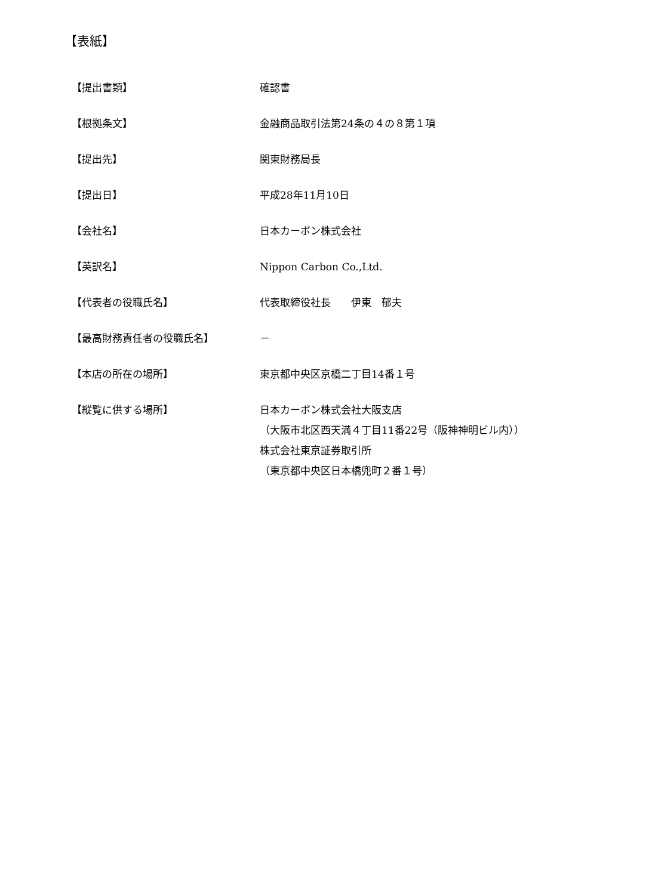【表紙】
【提出書類】 確認書
【根拠条文】 金融商品取引法第24条の４の８第１項
【提出先】 関東財務局長
【提出日】 平成28年11月10日
【会社名】 日本カーボン株式会社
【英訳名】 Nippon Carbon Co.,Ltd.
【代表者の役職氏名】 代表取締役社長　　伊東　郁夫
【最高財務責任者の役職氏名】 －
【本店の所在の場所】 東京都中央区京橋二丁目14番１号
【縦覧に供する場所】 日本カーボン株式会社大阪支店
（大阪市北区西天満４丁目11番22号（阪神神明ビル内））
株式会社東京証券取引所
（東京都中央区日本橋兜町２番１号）